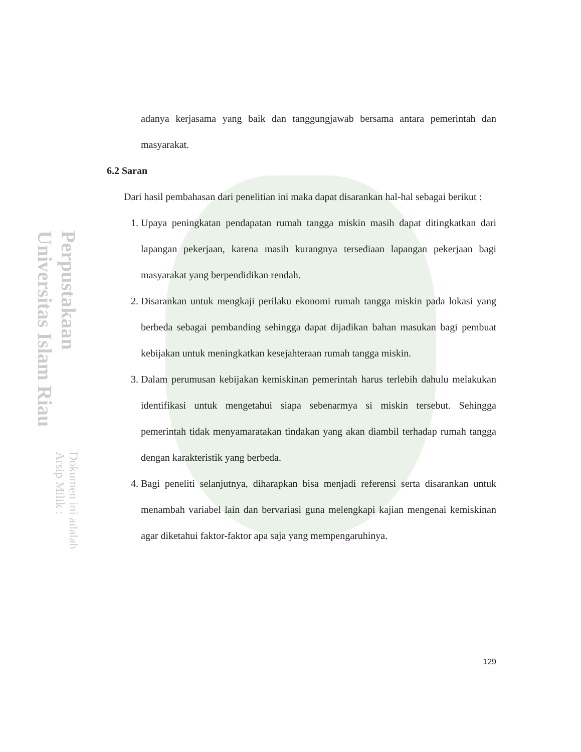Perpustakaan Universitas Islam Riau Dokumen ini adalah Arsip Milik :
adanya kerjasama yang baik dan tanggungjawab bersama antara pemerintah dan masyarakat.
6.2 Saran
Dari hasil pembahasan dari penelitian ini maka dapat disarankan hal-hal sebagai berikut :
1. Upaya peningkatan pendapatan rumah tangga miskin masih dapat ditingkatkan dari lapangan pekerjaan, karena masih kurangnya tersediaan lapangan pekerjaan bagi masyarakat yang berpendidikan rendah.
2. Disarankan untuk mengkaji perilaku ekonomi rumah tangga miskin pada lokasi yang berbeda sebagai pembanding sehingga dapat dijadikan bahan masukan bagi pembuat kebijakan untuk meningkatkan kesejahteraan rumah tangga miskin.
3. Dalam perumusan kebijakan kemiskinan pemerintah harus terlebih dahulu melakukan identifikasi untuk mengetahui siapa sebenarmya si miskin tersebut. Sehingga pemerintah tidak menyamaratakan tindakan yang akan diambil terhadap rumah tangga dengan karakteristik yang berbeda.
4. Bagi peneliti selanjutnya, diharapkan bisa menjadi referensi serta disarankan untuk menambah variabel lain dan bervariasi guna melengkapi kajian mengenai kemiskinan agar diketahui faktor-faktor apa saja yang mempengaruhinya.
129